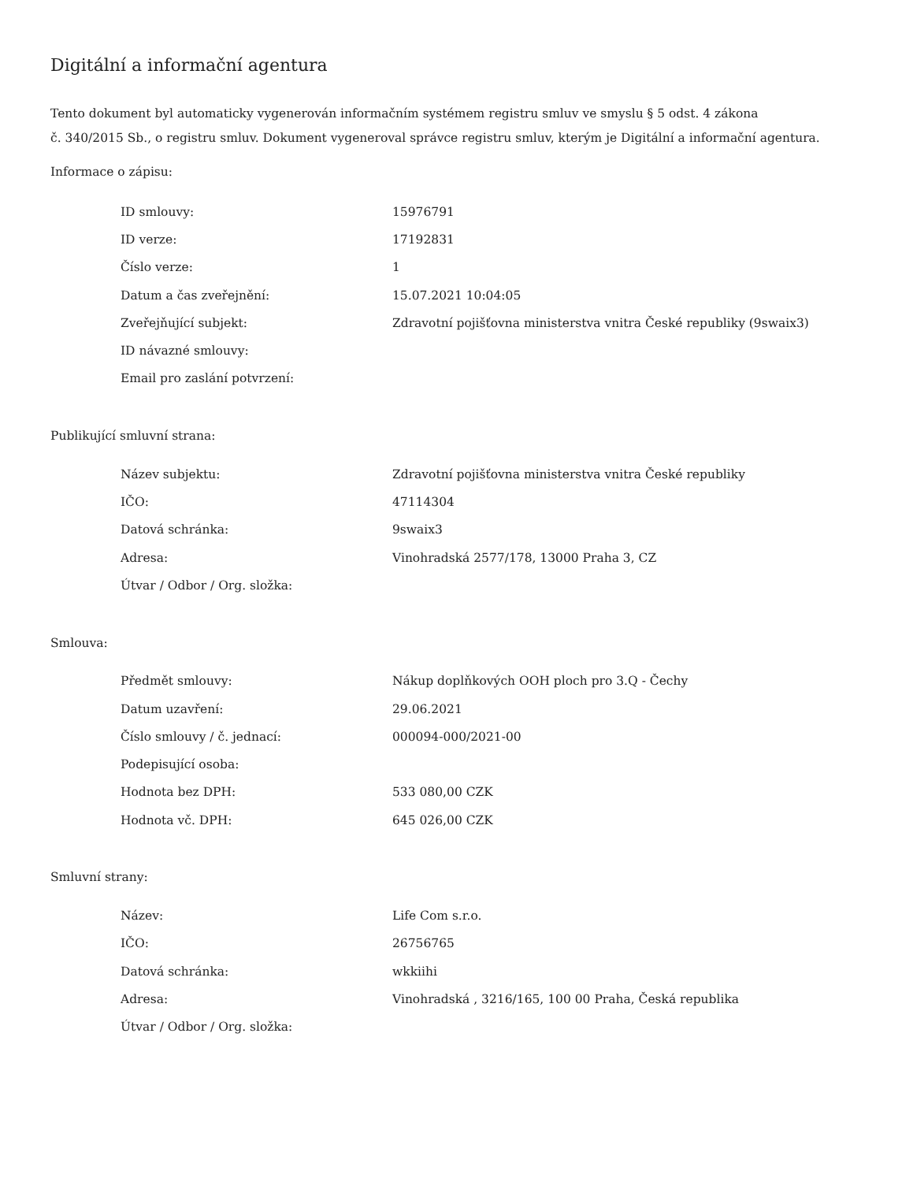Digitální a informační agentura
Tento dokument byl automaticky vygenerován informačním systémem registru smluv ve smyslu § 5 odst. 4 zákona
č. 340/2015 Sb., o registru smluv. Dokument vygeneroval správce registru smluv, kterým je Digitální a informační agentura.
Informace o zápisu:
| ID smlouvy: | 15976791 |
| ID verze: | 17192831 |
| Číslo verze: | 1 |
| Datum a čas zveřejnění: | 15.07.2021 10:04:05 |
| Zveřejňující subjekt: | Zdravotní pojišťovna ministerstva vnitra České republiky (9swaix3) |
| ID návazné smlouvy: | |
| Email pro zaslání potvrzení: | |
Publikující smluvní strana:
| Název subjektu: | Zdravotní pojišťovna ministerstva vnitra České republiky |
| IČO: | 47114304 |
| Datová schránka: | 9swaix3 |
| Adresa: | Vinohradská 2577/178, 13000 Praha 3, CZ |
| Útvar / Odbor / Org. složka: | |
Smlouva:
| Předmět smlouvy: | Nákup doplňkových OOH ploch pro 3.Q - Čechy |
| Datum uzavření: | 29.06.2021 |
| Číslo smlouvy / č. jednací: | 000094-000/2021-00 |
| Podepisující osoba: | |
| Hodnota bez DPH: | 533 080,00 CZK |
| Hodnota vč. DPH: | 645 026,00 CZK |
Smluvní strany:
| Název: | Life Com s.r.o. |
| IČO: | 26756765 |
| Datová schránka: | wkkiihi |
| Adresa: | Vinohradská , 3216/165, 100 00 Praha, Česká republika |
| Útvar / Odbor / Org. složka: | |